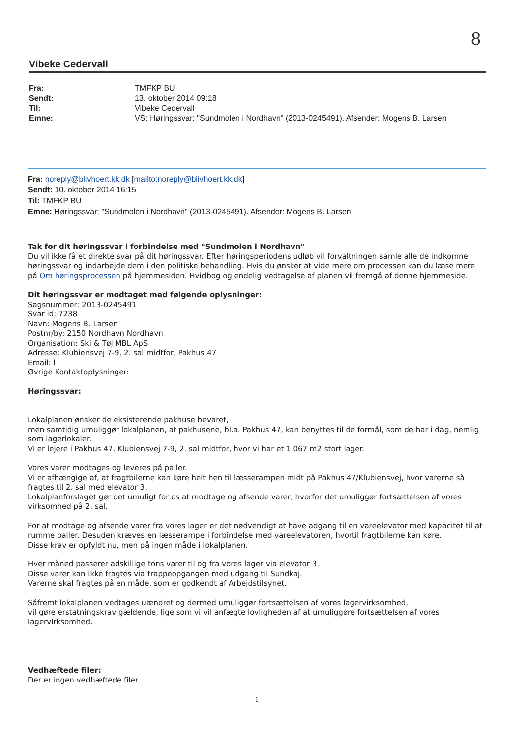8
Vibeke Cedervall
| Fra: | TMFKP BU |
| Sendt: | 13. oktober 2014 09:18 |
| Til: | Vibeke Cedervall |
| Emne: | VS: Høringssvar: "Sundmolen i Nordhavn" (2013-0245491). Afsender: Mogens B. Larsen |
Fra: noreply@blivhoert.kk.dk [mailto:noreply@blivhoert.kk.dk]
Sendt: 10. oktober 2014 16:15
Til: TMFKP BU
Emne: Høringssvar: "Sundmolen i Nordhavn" (2013-0245491). Afsender: Mogens B. Larsen
Tak for dit høringssvar i forbindelse med "Sundmolen i Nordhavn"
Du vil ikke få et direkte svar på dit høringssvar. Efter høringsperiodens udløb vil forvaltningen samle alle de indkomne høringssvar og indarbejde dem i den politiske behandling. Hvis du ønsker at vide mere om processen kan du læse mere på Om høringsprocessen på hjemmesiden. Hvidbog og endelig vedtagelse af planen vil fremgå af denne hjemmeside.
Dit høringssvar er modtaget med følgende oplysninger:
Sagsnummer: 2013-0245491
Svar id: 7238
Navn: Mogens B. Larsen
Postnr/by: 2150 Nordhavn Nordhavn
Organisation: Ski & Tøj MBL ApS
Adresse: Klubiensvej 7-9, 2. sal midtfor, Pakhus 47
Email: l
Øvrige Kontaktoplysninger:
Høringssvar:
Lokalplanen ønsker de eksisterende pakhuse bevaret,
men samtidig umuliggør lokalplanen, at pakhusene, bl.a. Pakhus 47, kan benyttes til de formål, som de har i dag, nemlig som lagerlokaler.
Vi er lejere i Pakhus 47, Klubiensvej 7-9, 2. sal midtfor, hvor vi har et 1.067 m2 stort lager.
Vores varer modtages og leveres på paller.
Vi er afhængige af, at fragtbilerne kan køre helt hen til læsserampen midt på Pakhus 47/Klubiensvej, hvor varerne så fragtes til 2. sal med elevator 3.
Lokalplanforslaget gør det umuligt for os at modtage og afsende varer, hvorfor det umuliggør fortsættelsen af vores virksomhed på 2. sal.
For at modtage og afsende varer fra vores lager er det nødvendigt at have adgang til en vareelevator med kapacitet til at rumme paller. Desuden kræves en læsserampe i forbindelse med vareelevatoren, hvortil fragtbilerne kan køre.
Disse krav er opfyldt nu, men på ingen måde i lokalplanen.
Hver måned passerer adskillige tons varer til og fra vores lager via elevator 3.
Disse varer kan ikke fragtes via trappeopgangen med udgang til Sundkaj.
Varerne skal fragtes på en måde, som er godkendt af Arbejdstilsynet.
Såfremt lokalplanen vedtages uændret og dermed umuliggør fortsættelsen af vores lagervirksomhed,
vil gøre erstatningskrav gældende, lige som vi vil anfægte lovligheden af at umuliggøre fortsættelsen af vores lagervirksomhed.
Vedhæftede filer:
Der er ingen vedhæftede filer
1